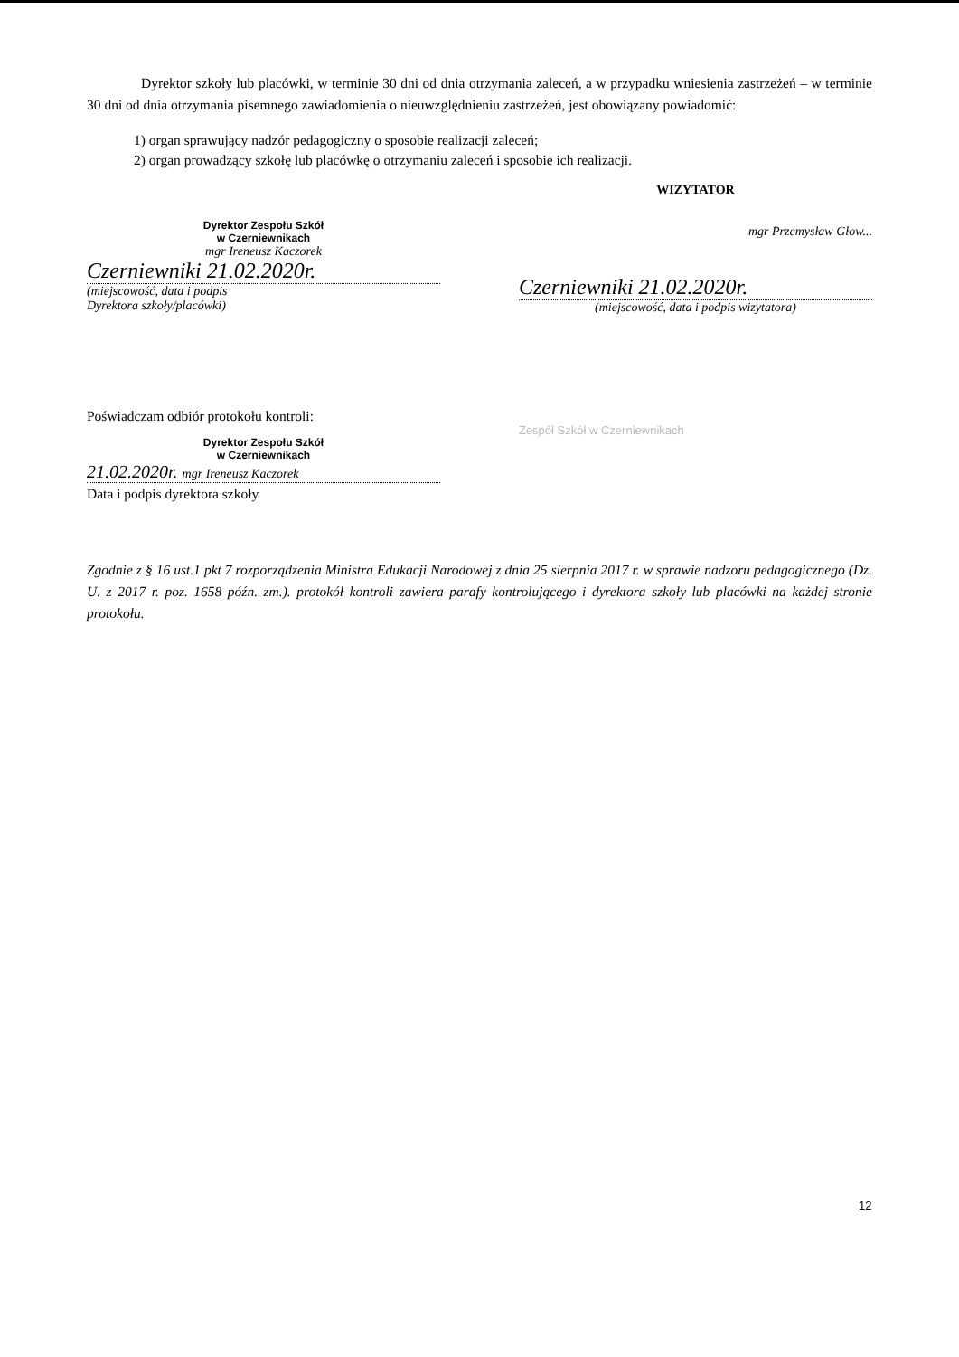Dyrektor szkoły lub placówki, w terminie 30 dni od dnia otrzymania zaleceń, a w przypadku wniesienia zastrzeżeń – w terminie 30 dni od dnia otrzymania pisemnego zawiadomienia o nieuwzględnieniu zastrzeżeń, jest obowiązany powiadomić:
1) organ sprawujący nadzór pedagogiczny o sposobie realizacji zaleceń;
2) organ prowadzący szkołę lub placówkę o otrzymaniu zaleceń i sposobie ich realizacji.
Dyrektor Zespołu Szkół
w Czerniewnikach
mgr Ireneusz Kaczorek
Czerniewniki 21.02.2020r.
(miejscowość, data i podpis
Dyrektora szkoły/placówki)
WIZYTATOR
mgr Przemysław Głow...
Czerniewniki 21.02.2020r.
(miejscowość, data i podpis wizytatora)
Poświadczam odbiór protokołu kontroli:
Dyrektor Zespołu Szkół
w Czerniewnikach
21.02.2020r. mgr Ireneusz Kaczorek
Data i podpis dyrektora szkoły
Zespół Szkół w Czerniewnikach
Zgodnie z § 16 ust.1 pkt 7 rozporządzenia Ministra Edukacji Narodowej z dnia 25 sierpnia 2017 r. w sprawie nadzoru pedagogicznego (Dz. U. z 2017 r. poz. 1658 późn. zm.). protokół kontroli zawiera parafy kontrolującego i dyrektora szkoły lub placówki na każdej stronie protokołu.
12